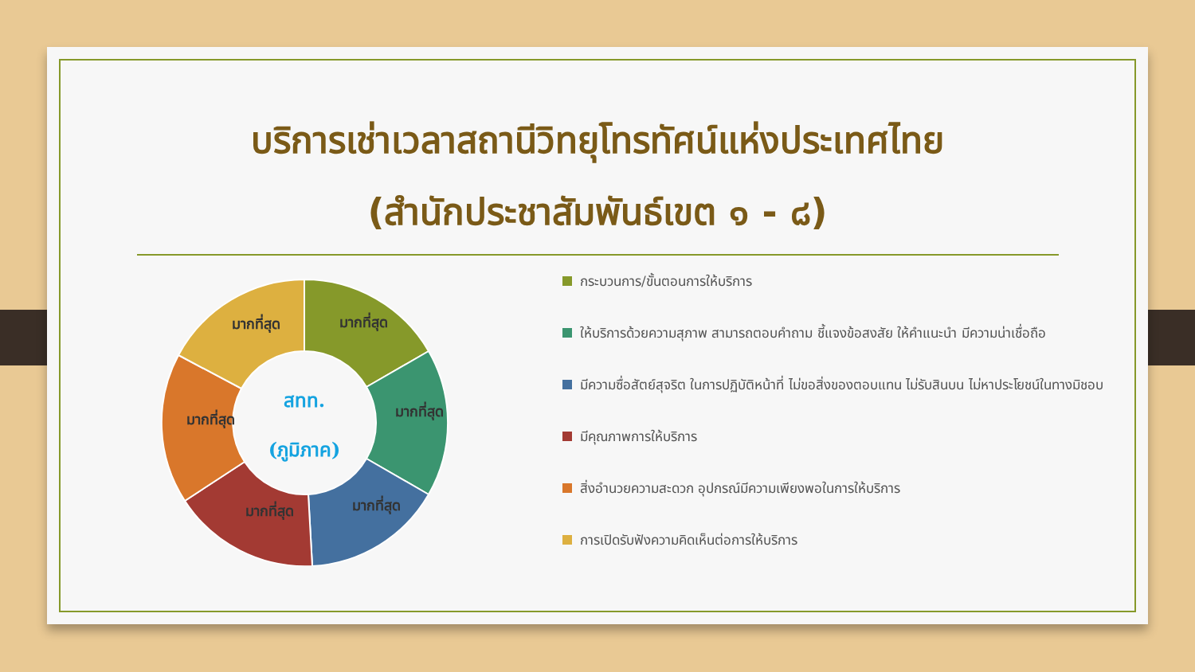บริการเช่าเวลาสถานีวิทยุโทรทัศน์แห่งประเทศไทย
(สำนักประชาสัมพันธ์เขต ๑ - ๘)
มากที่สุด
มากที่สุด
มากที่สุด
มากที่สุด
มากที่สุด
มากที่สุด
สทท.
(ภูมิภาค)
กระบวนการ/ขั้นตอนการให้บริการ
ให้บริการด้วยความสุภาพ สามารถตอบคำถาม ชี้แจงข้อสงสัย ให้คำแนะนำ มีความน่าเชื่อถือ
มีความซื่อสัตย์สุจริต ในการปฏิบัติหน้าที่ ไม่ขอสิ่งของตอบแทน ไม่รับสินบน ไม่หาประโยชน์ในทางมิชอบ
มีคุณภาพการให้บริการ
สิ่งอำนวยความสะดวก อุปกรณ์มีความเพียงพอในการให้บริการ
การเปิดรับฟังความคิดเห็นต่อการให้บริการ